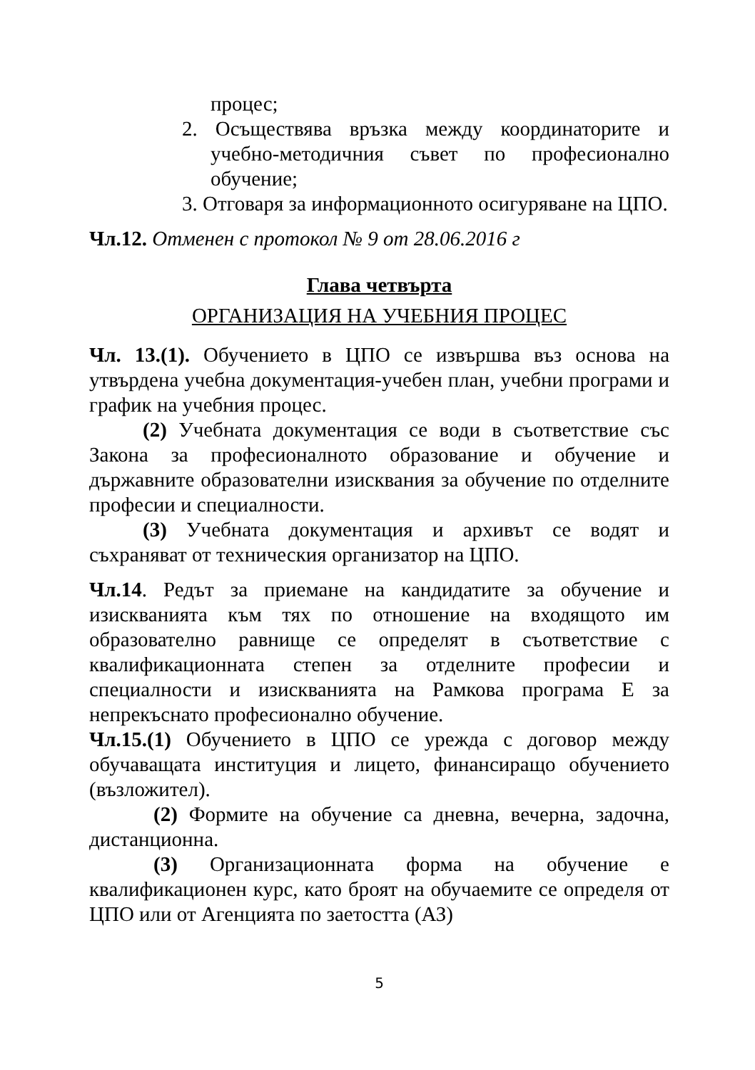процес;
2. Осъществява връзка между координаторите и учебно-методичния съвет по професионално обучение;
3. Отговаря за информационното осигуряване на ЦПО.
Чл.12. Отменен с протокол № 9 от 28.06.2016 г
Глава четвърта
ОРГАНИЗАЦИЯ НА УЧЕБНИЯ ПРОЦЕС
Чл. 13.(1). Обучението в ЦПО се извършва въз основа на утвърдена учебна документация-учебен план, учебни програми и график на учебния процес.
(2) Учебната документация се води в съответствие със Закона за професионалното образование и обучение и държавните образователни изисквания за обучение по отделните професии и специалности.
(3) Учебната документация и архивът се водят и съхраняват от техническия организатор на ЦПО.
Чл.14. Редът за приемане на кандидатите за обучение и изискванията към тях по отношение на входящото им образователно равнище се определят в съответствие с квалификационната степен за отделните професии и специалности и изискванията на Рамкова програма Е за непрекъснато професионално обучение.
Чл.15.(1) Обучението в ЦПО се урежда с договор между обучаващата институция и лицето, финансиращо обучението (възложител).
(2) Формите на обучение са дневна, вечерна, задочна, дистанционна.
(3) Организационната форма на обучение е квалификационен курс, като броят на обучаемите се определя от ЦПО или от Агенцията по заетостта (АЗ)
5